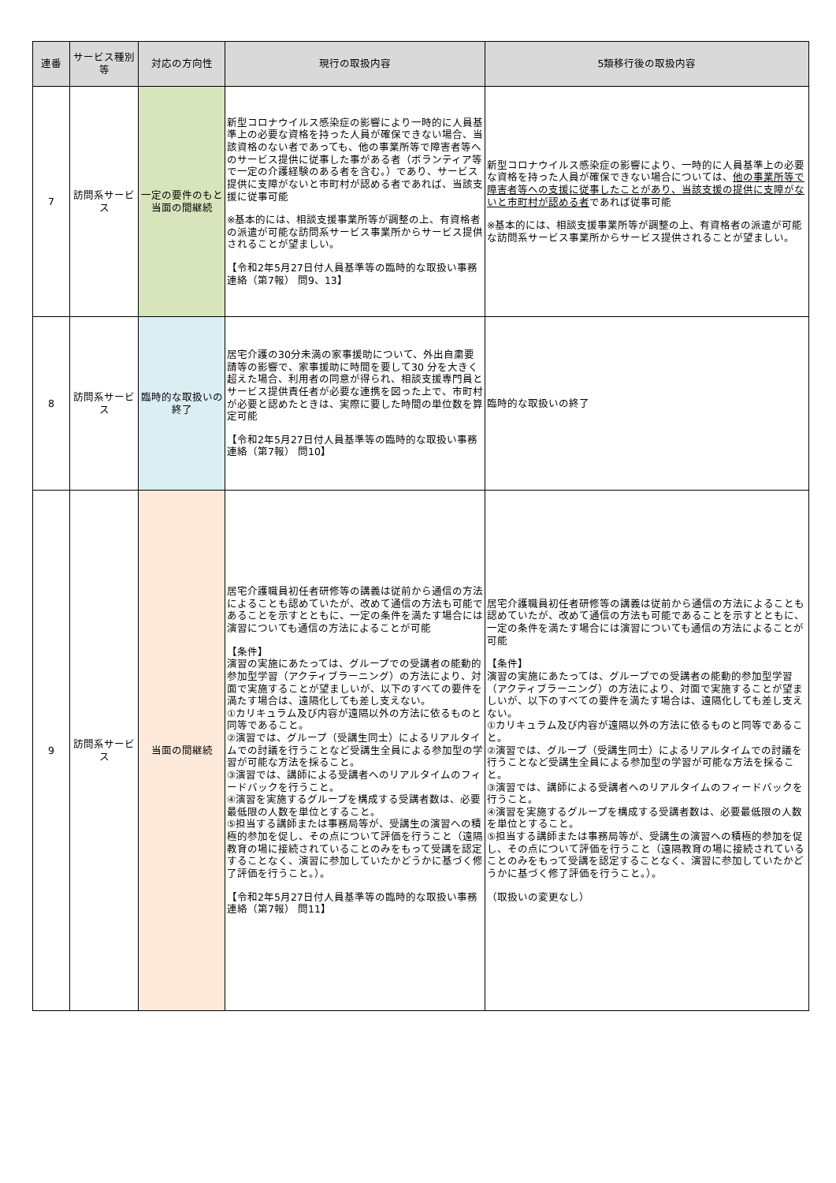| 連番 | サービス種別等 | 対応の方向性 | 現行の取扱内容 | 5類移行後の取扱内容 |
| --- | --- | --- | --- | --- |
| 7 | 訪問系サービス | 一定の要件のもと当面の間継続 | 新型コロナウイルス感染症の影響により一時的に人員基準上の必要な資格を持った人員が確保できない場合、当該資格のない者であっても、他の事業所等で障害者等へのサービス提供に従事した事がある者（ボランティア等で一定の介護経験のある者を含む。）であり、サービス提供に支障がないと市町村が認める者であれば、当該支援に従事可能 ※基本的には、相談支援事業所等が調整の上、有資格者の派遣が可能な訪問系サービス事業所からサービス提供されることが望ましい。 【令和2年5月27日付人員基準等の臨時的な取扱い事務連絡（第7報） 問9、13】 | 新型コロナウイルス感染症の影響により、一時的に人員基準上の必要な資格を持った人員が確保できない場合については、 他の事業所等で障害者等への支援に従事したことがあり、当該支援の提供に支障がないと市町村が認める者 であれば従事可能 ※基本的には、相談支援事業所等が調整の上、有資格者の派遣が可能な訪問系サービス事業所からサービス提供されることが望ましい。 |
| 8 | 訪問系サービス | 臨時的な取扱いの終了 | 居宅介護の30分未満の家事援助について、外出自粛要請等の影響で、家事援助に時間を要して30 分を大きく超えた場合、利用者の同意が得られ、相談支援専門員とサービス提供責任者が必要な連携を図った上で、市町村が必要と認めたときは、実際に要した時間の単位数を算定可能 【令和2年5月27日付人員基準等の臨時的な取扱い事務連絡（第7報） 問10】 | 臨時的な取扱いの終了 |
| 9 | 訪問系サービス | 当面の間継続 | 居宅介護職員初任者研修等の講義は従前から通信の方法によることも認めていたが、改めて通信の方法も可能であることを示すとともに、一定の条件を満たす場合には演習についても通信の方法によることが可能 【条件】 演習の実施にあたっては、グループでの受講者の能動的参加型学習（アクティブラーニング）の方法により、対面で実施することが望ましいが、以下のすべての要件を満たす場合は、遠隔化しても差し支えない。 ①カリキュラム及び内容が遠隔以外の方法に依るものと同等であること。 ②演習では、グループ（受講生同士）によるリアルタイムでの討議を行うことなど受講生全員による参加型の学習が可能な方法を採ること。 ③演習では、講師による受講者へのリアルタイムのフィードバックを行うこと。 ④演習を実施するグループを構成する受講者数は、必要最低限の人数を単位とすること。 ⑤担当する講師または事務局等が、受講生の演習への積極的参加を促し、その点について評価を行うこと（遠隔教育の場に接続されていることのみをもって受講を認定することなく、演習に参加していたかどうかに基づく修了評価を行うこと。）。 【令和2年5月27日付人員基準等の臨時的な取扱い事務連絡（第7報） 問11】 | 居宅介護職員初任者研修等の講義は従前から通信の方法によることも認めていたが、改めて通信の方法も可能であることを示すとともに、一定の条件を満たす場合には演習についても通信の方法によることが可能 【条件】 演習の実施にあたっては、グループでの受講者の能動的参加型学習（アクティブラーニング）の方法により、対面で実施することが望ましいが、以下のすべての要件を満たす場合は、遠隔化しても差し支えない。 ①カリキュラム及び内容が遠隔以外の方法に依るものと同等であること。 ②演習では、グループ（受講生同士）によるリアルタイムでの討議を行うことなど受講生全員による参加型の学習が可能な方法を採ること。 ③演習では、講師による受講者へのリアルタイムのフィードバックを行うこと。 ④演習を実施するグループを構成する受講者数は、必要最低限の人数を単位とすること。 ⑤担当する講師または事務局等が、受講生の演習への積極的参加を促し、その点について評価を行うこと（遠隔教育の場に接続されていることのみをもって受講を認定することなく、演習に参加していたかどうかに基づく修了評価を行うこと。）。 （取扱いの変更なし） |